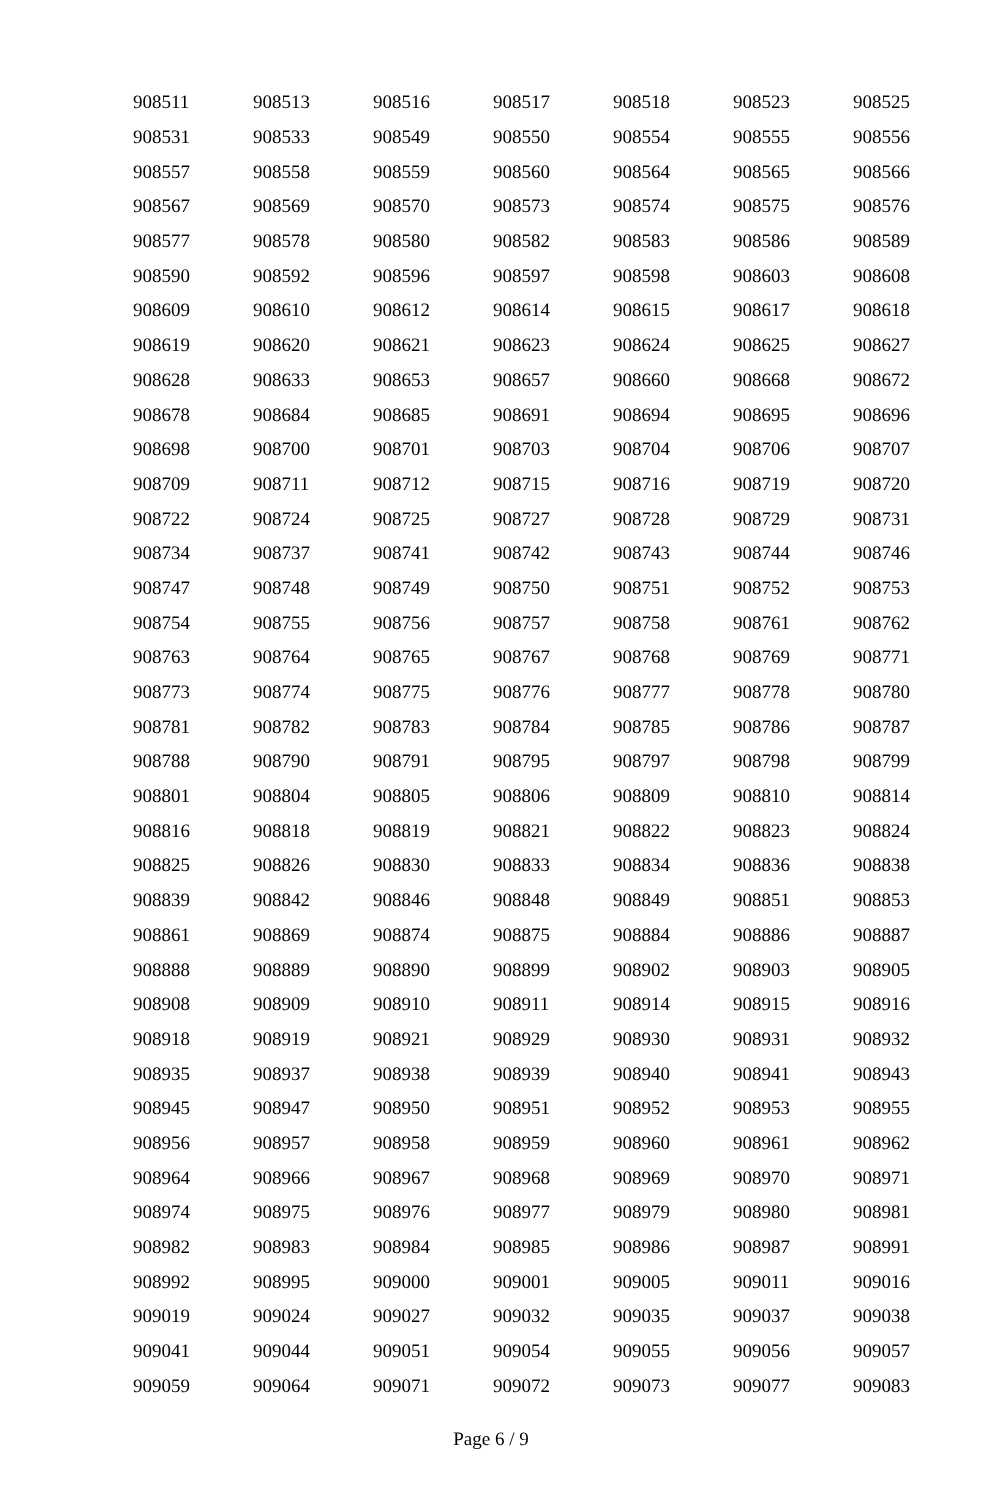| 908511 | 908513 | 908516 | 908517 | 908518 | 908523 | 908525 |
| 908531 | 908533 | 908549 | 908550 | 908554 | 908555 | 908556 |
| 908557 | 908558 | 908559 | 908560 | 908564 | 908565 | 908566 |
| 908567 | 908569 | 908570 | 908573 | 908574 | 908575 | 908576 |
| 908577 | 908578 | 908580 | 908582 | 908583 | 908586 | 908589 |
| 908590 | 908592 | 908596 | 908597 | 908598 | 908603 | 908608 |
| 908609 | 908610 | 908612 | 908614 | 908615 | 908617 | 908618 |
| 908619 | 908620 | 908621 | 908623 | 908624 | 908625 | 908627 |
| 908628 | 908633 | 908653 | 908657 | 908660 | 908668 | 908672 |
| 908678 | 908684 | 908685 | 908691 | 908694 | 908695 | 908696 |
| 908698 | 908700 | 908701 | 908703 | 908704 | 908706 | 908707 |
| 908709 | 908711 | 908712 | 908715 | 908716 | 908719 | 908720 |
| 908722 | 908724 | 908725 | 908727 | 908728 | 908729 | 908731 |
| 908734 | 908737 | 908741 | 908742 | 908743 | 908744 | 908746 |
| 908747 | 908748 | 908749 | 908750 | 908751 | 908752 | 908753 |
| 908754 | 908755 | 908756 | 908757 | 908758 | 908761 | 908762 |
| 908763 | 908764 | 908765 | 908767 | 908768 | 908769 | 908771 |
| 908773 | 908774 | 908775 | 908776 | 908777 | 908778 | 908780 |
| 908781 | 908782 | 908783 | 908784 | 908785 | 908786 | 908787 |
| 908788 | 908790 | 908791 | 908795 | 908797 | 908798 | 908799 |
| 908801 | 908804 | 908805 | 908806 | 908809 | 908810 | 908814 |
| 908816 | 908818 | 908819 | 908821 | 908822 | 908823 | 908824 |
| 908825 | 908826 | 908830 | 908833 | 908834 | 908836 | 908838 |
| 908839 | 908842 | 908846 | 908848 | 908849 | 908851 | 908853 |
| 908861 | 908869 | 908874 | 908875 | 908884 | 908886 | 908887 |
| 908888 | 908889 | 908890 | 908899 | 908902 | 908903 | 908905 |
| 908908 | 908909 | 908910 | 908911 | 908914 | 908915 | 908916 |
| 908918 | 908919 | 908921 | 908929 | 908930 | 908931 | 908932 |
| 908935 | 908937 | 908938 | 908939 | 908940 | 908941 | 908943 |
| 908945 | 908947 | 908950 | 908951 | 908952 | 908953 | 908955 |
| 908956 | 908957 | 908958 | 908959 | 908960 | 908961 | 908962 |
| 908964 | 908966 | 908967 | 908968 | 908969 | 908970 | 908971 |
| 908974 | 908975 | 908976 | 908977 | 908979 | 908980 | 908981 |
| 908982 | 908983 | 908984 | 908985 | 908986 | 908987 | 908991 |
| 908992 | 908995 | 909000 | 909001 | 909005 | 909011 | 909016 |
| 909019 | 909024 | 909027 | 909032 | 909035 | 909037 | 909038 |
| 909041 | 909044 | 909051 | 909054 | 909055 | 909056 | 909057 |
| 909059 | 909064 | 909071 | 909072 | 909073 | 909077 | 909083 |
Page 6 / 9